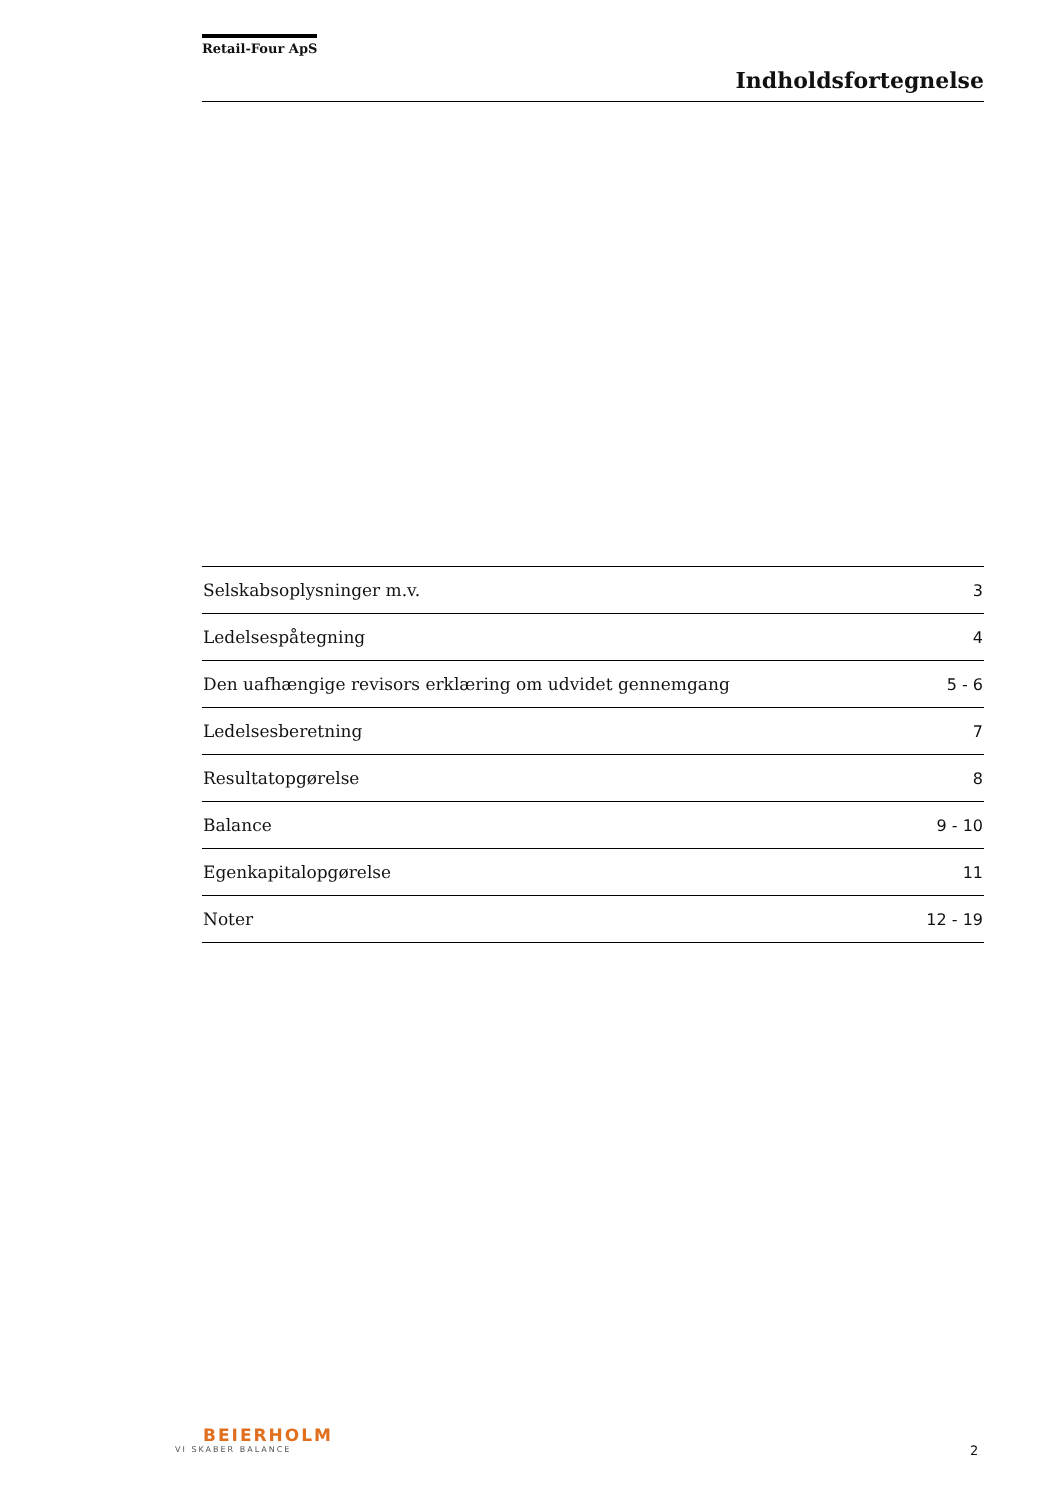Retail-Four ApS
Indholdsfortegnelse
| Selskabsoplysninger m.v. | 3 |
| Ledelsespåtegning | 4 |
| Den uafhængige revisors erklæring om udvidet gennemgang | 5 - 6 |
| Ledelsesberetning | 7 |
| Resultatopgørelse | 8 |
| Balance | 9 - 10 |
| Egenkapitalopgørelse | 11 |
| Noter | 12 - 19 |
BEIERHOLM
VI SKABER BALANCE
2